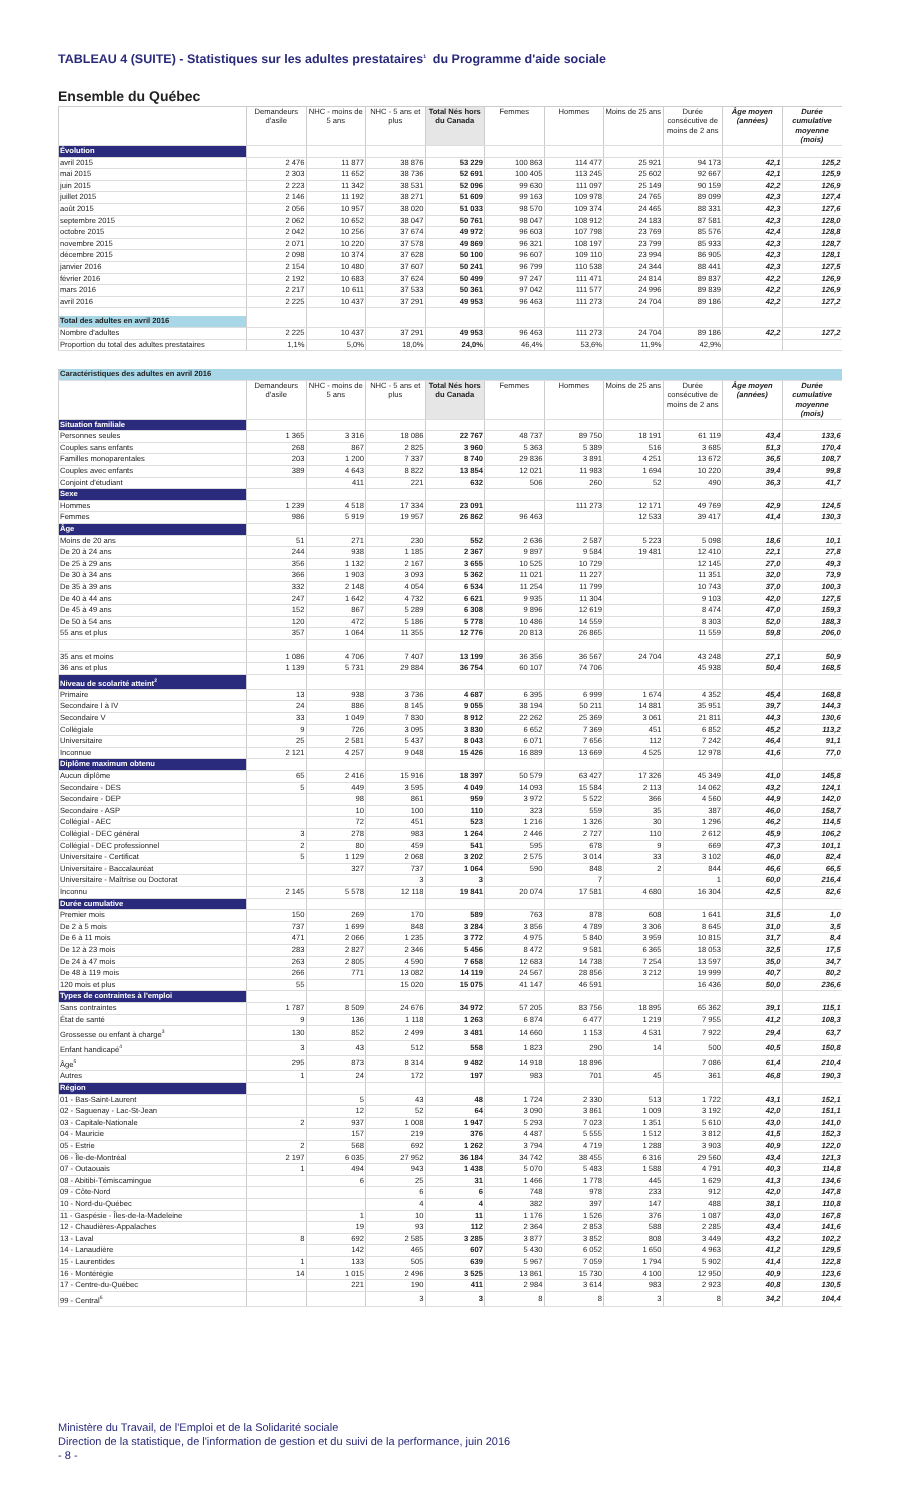TABLEAU 4 (SUITE) - Statistiques sur les adultes prestataires<sup>1</sup> du Programme d'aide sociale
Ensemble du Québec
| | Demandeurs d'asile | NHC - moins de 5 ans | NHC - 5 ans et plus | Total Nés hors du Canada | Femmes | Hommes | Moins de 25 ans | Durée consécutive de moins de 2 ans | Âge moyen (années) | Durée cumulative moyenne (mois) |
| --- | --- | --- | --- | --- | --- | --- | --- | --- | --- | --- |
| Évolution | | | | | | | | | | |
| avril 2015 | 2 476 | 11 877 | 38 876 | 53 229 | 100 863 | 114 477 | 25 921 | 94 173 | 42,1 | 125,2 |
| mai 2015 | 2 303 | 11 652 | 38 736 | 52 691 | 100 405 | 113 245 | 25 602 | 92 667 | 42,1 | 125,9 |
| juin 2015 | 2 223 | 11 342 | 38 531 | 52 096 | 99 630 | 111 097 | 25 149 | 90 159 | 42,2 | 126,9 |
| juillet 2015 | 2 146 | 11 192 | 38 271 | 51 609 | 99 163 | 109 978 | 24 765 | 89 099 | 42,3 | 127,4 |
| août 2015 | 2 056 | 10 957 | 38 020 | 51 033 | 98 570 | 109 374 | 24 465 | 88 331 | 42,3 | 127,6 |
| septembre 2015 | 2 062 | 10 652 | 38 047 | 50 761 | 98 047 | 108 912 | 24 183 | 87 581 | 42,3 | 128,0 |
| octobre 2015 | 2 042 | 10 256 | 37 674 | 49 972 | 96 603 | 107 798 | 23 769 | 85 576 | 42,4 | 128,8 |
| novembre 2015 | 2 071 | 10 220 | 37 578 | 49 869 | 96 321 | 108 197 | 23 799 | 85 933 | 42,3 | 128,7 |
| décembre 2015 | 2 098 | 10 374 | 37 628 | 50 100 | 96 607 | 109 110 | 23 994 | 86 905 | 42,3 | 128,1 |
| janvier 2016 | 2 154 | 10 480 | 37 607 | 50 241 | 96 799 | 110 538 | 24 344 | 88 441 | 42,3 | 127,5 |
| février 2016 | 2 192 | 10 683 | 37 624 | 50 499 | 97 247 | 111 471 | 24 814 | 89 837 | 42,2 | 126,9 |
| mars 2016 | 2 217 | 10 611 | 37 533 | 50 361 | 97 042 | 111 577 | 24 996 | 89 839 | 42,2 | 126,9 |
| avril 2016 | 2 225 | 10 437 | 37 291 | 49 953 | 96 463 | 111 273 | 24 704 | 89 186 | 42,2 | 127,2 |
| Total des adultes en avril 2016 | | | | | | | | | | |
| Nombre d'adultes | 2 225 | 10 437 | 37 291 | 49 953 | 96 463 | 111 273 | 24 704 | 89 186 | 42,2 | 127,2 |
| Proportion du total des adultes prestataires | 1,1% | 5,0% | 18,0% | 24,0% | 46,4% | 53,6% | 11,9% | 42,9% | | |
| Caractéristiques des adultes en avril 2016 | | | | | | | | | | |
| | Demandeurs d'asile | NHC - moins de 5 ans | NHC - 5 ans et plus | Total Nés hors du Canada | Femmes | Hommes | Moins de 25 ans | Durée consécutive de moins de 2 ans | Âge moyen (années) | Durée cumulative moyenne (mois) |
| Situation familiale | | | | | | | | | | |
| Personnes seules | 1 365 | 3 316 | 18 086 | 22 767 | 48 737 | 89 750 | 18 191 | 61 119 | 43,4 | 133,6 |
| Couples sans enfants | 268 | 867 | 2 825 | 3 960 | 5 363 | 5 389 | 516 | 3 685 | 51,3 | 170,4 |
| Familles monoparentales | 203 | 1 200 | 7 337 | 8 740 | 29 836 | 3 891 | 4 251 | 13 672 | 36,5 | 108,7 |
| Couples avec enfants | 389 | 4 643 | 8 822 | 13 854 | 12 021 | 11 983 | 1 694 | 10 220 | 39,4 | 99,8 |
| Conjoint d'étudiant | | 411 | 221 | 632 | 506 | 260 | 52 | 490 | 36,3 | 41,7 |
| Sexe | | | | | | | | | | |
| Hommes | 1 239 | 4 518 | 17 334 | 23 091 | | 111 273 | 12 171 | 49 769 | 42,9 | 124,5 |
| Femmes | 986 | 5 919 | 19 957 | 26 862 | 96 463 | | 12 533 | 39 417 | 41,4 | 130,3 |
| Âge | | | | | | | | | | |
| Moins de 20 ans | 51 | 271 | 230 | 552 | 2 636 | 2 587 | 5 223 | 5 098 | 18,6 | 10,1 |
| De 20 à 24 ans | 244 | 938 | 1 185 | 2 367 | 9 897 | 9 584 | 19 481 | 12 410 | 22,1 | 27,8 |
| De 25 à 29 ans | 356 | 1 132 | 2 167 | 3 655 | 10 525 | 10 729 | | 12 145 | 27,0 | 49,3 |
| De 30 à 34 ans | 366 | 1 903 | 3 093 | 5 362 | 11 021 | 11 227 | | 11 351 | 32,0 | 73,9 |
| De 35 à 39 ans | 332 | 2 148 | 4 054 | 6 534 | 11 254 | 11 799 | | 10 743 | 37,0 | 100,3 |
| De 40 à 44 ans | 247 | 1 642 | 4 732 | 6 621 | 9 935 | 11 304 | | 9 103 | 42,0 | 127,5 |
| De 45 à 49 ans | 152 | 867 | 5 289 | 6 308 | 9 896 | 12 619 | | 8 474 | 47,0 | 159,3 |
| De 50 à 54 ans | 120 | 472 | 5 186 | 5 778 | 10 486 | 14 559 | | 8 303 | 52,0 | 188,3 |
| 55 ans et plus | 357 | 1 064 | 11 355 | 12 776 | 20 813 | 26 865 | | 11 559 | 59,8 | 206,0 |
| 35 ans et moins | 1 086 | 4 706 | 7 407 | 13 199 | 36 356 | 36 567 | 24 704 | 43 248 | 27,1 | 50,9 |
| 36 ans et plus | 1 139 | 5 731 | 29 884 | 36 754 | 60 107 | 74 706 | | 45 938 | 50,4 | 168,5 |
| Niveau de scolarité atteint<sup>2</sup> | | | | | | | | | | |
| Primaire | 13 | 938 | 3 736 | 4 687 | 6 395 | 6 999 | 1 674 | 4 352 | 45,4 | 168,8 |
| Secondaire I à IV | 24 | 886 | 8 145 | 9 055 | 38 194 | 50 211 | 14 881 | 35 951 | 39,7 | 144,3 |
| Secondaire V | 33 | 1 049 | 7 830 | 8 912 | 22 262 | 25 369 | 3 061 | 21 811 | 44,3 | 130,6 |
| Collégiale | 9 | 726 | 3 095 | 3 830 | 6 652 | 7 369 | 451 | 6 852 | 45,2 | 113,2 |
| Universitaire | 25 | 2 581 | 5 437 | 8 043 | 6 071 | 7 656 | 112 | 7 242 | 46,4 | 91,1 |
| Inconnue | 2 121 | 4 257 | 9 048 | 15 426 | 16 889 | 13 669 | 4 525 | 12 978 | 41,6 | 77,0 |
| Diplôme maximum obtenu | | | | | | | | | | |
| Aucun diplôme | 65 | 2 416 | 15 916 | 18 397 | 50 579 | 63 427 | 17 326 | 45 349 | 41,0 | 145,8 |
| Secondaire - DES | 5 | 449 | 3 595 | 4 049 | 14 093 | 15 584 | 2 113 | 14 062 | 43,2 | 124,1 |
| Secondaire - DEP | | 98 | 861 | 959 | 3 972 | 5 522 | 366 | 4 560 | 44,9 | 142,0 |
| Secondaire - ASP | | 10 | 100 | 110 | 323 | 559 | 35 | 387 | 46,0 | 158,7 |
| Collégial - AEC | | 72 | 451 | 523 | 1 216 | 1 326 | 30 | 1 296 | 46,2 | 114,5 |
| Collégial - DEC général | 3 | 278 | 983 | 1 264 | 2 446 | 2 727 | 110 | 2 612 | 45,9 | 106,2 |
| Collégial - DEC professionnel | 2 | 80 | 459 | 541 | 595 | 678 | 9 | 669 | 47,3 | 101,1 |
| Universitaire - Certificat | 5 | 1 129 | 2 068 | 3 202 | 2 575 | 3 014 | 33 | 3 102 | 46,0 | 82,4 |
| Universitaire - Baccalauréat | | 327 | 737 | 1 064 | 590 | 848 | 2 | 844 | 46,6 | 66,5 |
| Universitaire - Maîtrise ou Doctorat | | | 3 | 3 | | 7 | | 1 | 60,0 | 216,4 |
| Inconnu | 2 145 | 5 578 | 12 118 | 19 841 | 20 074 | 17 581 | 4 680 | 16 304 | 42,5 | 82,6 |
| Durée cumulative | | | | | | | | | | |
| Premier mois | 150 | 269 | 170 | 589 | 763 | 878 | 608 | 1 641 | 31,5 | 1,0 |
| De 2 à 5 mois | 737 | 1 699 | 848 | 3 284 | 3 856 | 4 789 | 3 306 | 8 645 | 31,0 | 3,5 |
| De 6 à 11 mois | 471 | 2 066 | 1 235 | 3 772 | 4 975 | 5 840 | 3 959 | 10 815 | 31,7 | 8,4 |
| De 12 à 23 mois | 283 | 2 827 | 2 346 | 5 456 | 8 472 | 9 581 | 6 365 | 18 053 | 32,5 | 17,5 |
| De 24 à 47 mois | 263 | 2 805 | 4 590 | 7 658 | 12 683 | 14 738 | 7 254 | 13 597 | 35,0 | 34,7 |
| De 48 à 119 mois | 266 | 771 | 13 082 | 14 119 | 24 567 | 28 856 | 3 212 | 19 999 | 40,7 | 80,2 |
| 120 mois et plus | 55 | | 15 020 | 15 075 | 41 147 | 46 591 | | 16 436 | 50,0 | 236,6 |
| Types de contraintes à l'emploi | | | | | | | | | | |
| Sans contraintes | 1 787 | 8 509 | 24 676 | 34 972 | 57 205 | 83 756 | 18 895 | 65 362 | 39,1 | 115,1 |
| État de santé | 9 | 136 | 1 118 | 1 263 | 6 874 | 6 477 | 1 219 | 7 955 | 41,2 | 108,3 |
| Grossesse ou enfant à charge<sup>3</sup> | 130 | 852 | 2 499 | 3 481 | 14 660 | 1 153 | 4 531 | 7 922 | 29,4 | 63,7 |
| Enfant handicapé<sup>4</sup> | 3 | 43 | 512 | 558 | 1 823 | 290 | 14 | 500 | 40,5 | 150,8 |
| Âge<sup>5</sup> | 295 | 873 | 8 314 | 9 482 | 14 918 | 18 896 | | 7 086 | 61,4 | 210,4 |
| Autres | 1 | 24 | 172 | 197 | 983 | 701 | 45 | 361 | 46,8 | 190,3 |
| Région | | | | | | | | | | |
| 01 - Bas-Saint-Laurent | | 5 | 43 | 48 | 1 724 | 2 330 | 513 | 1 722 | 43,1 | 152,1 |
| 02 - Saguenay - Lac-St-Jean | | 12 | 52 | 64 | 3 090 | 3 861 | 1 009 | 3 192 | 42,0 | 151,1 |
| 03 - Capitale-Nationale | 2 | 937 | 1 008 | 1 947 | 5 293 | 7 023 | 1 351 | 5 610 | 43,0 | 141,0 |
| 04 - Mauricie | | 157 | 219 | 376 | 4 487 | 5 555 | 1 512 | 3 812 | 41,5 | 152,3 |
| 05 - Estrie | 2 | 568 | 692 | 1 262 | 3 794 | 4 719 | 1 288 | 3 903 | 40,9 | 122,0 |
| 06 - Île-de-Montréal | 2 197 | 6 035 | 27 952 | 36 184 | 34 742 | 38 455 | 6 316 | 29 560 | 43,4 | 121,3 |
| 07 - Outaouais | 1 | 494 | 943 | 1 438 | 5 070 | 5 483 | 1 588 | 4 791 | 40,3 | 114,8 |
| 08 - Abitibi-Témiscamingue | | 6 | 25 | 31 | 1 466 | 1 778 | 445 | 1 629 | 41,3 | 134,6 |
| 09 - Côte-Nord | | | 6 | 6 | 748 | 978 | 233 | 912 | 42,0 | 147,8 |
| 10 - Nord-du-Québec | | | 4 | 4 | 382 | 397 | 147 | 488 | 38,1 | 110,8 |
| 11 - Gaspésie - Îles-de-la-Madeleine | | 1 | 10 | 11 | 1 176 | 1 526 | 376 | 1 087 | 43,0 | 167,8 |
| 12 - Chaudières-Appalaches | | 19 | 93 | 112 | 2 364 | 2 853 | 588 | 2 285 | 43,4 | 141,6 |
| 13 - Laval | 8 | 692 | 2 585 | 3 285 | 3 877 | 3 852 | 808 | 3 449 | 43,2 | 102,2 |
| 14 - Lanaudière | | 142 | 465 | 607 | 5 430 | 6 052 | 1 650 | 4 963 | 41,2 | 129,5 |
| 15 - Laurentides | 1 | 133 | 505 | 639 | 5 967 | 7 059 | 1 794 | 5 902 | 41,4 | 122,8 |
| 16 - Montérégie | 14 | 1 015 | 2 496 | 3 525 | 13 861 | 15 730 | 4 100 | 12 950 | 40,9 | 123,6 |
| 17 - Centre-du-Québec | | 221 | 190 | 411 | 2 984 | 3 614 | 983 | 2 923 | 40,8 | 130,5 |
| 99 - Central<sup>6</sup> | | | 3 | 3 | 8 | 8 | 3 | 8 | 34,2 | 104,4 |
Ministère du Travail, de l'Emploi et de la Solidarité sociale
Direction de la statistique, de l'information de gestion et du suivi de la performance, juin 2016
- 8 -